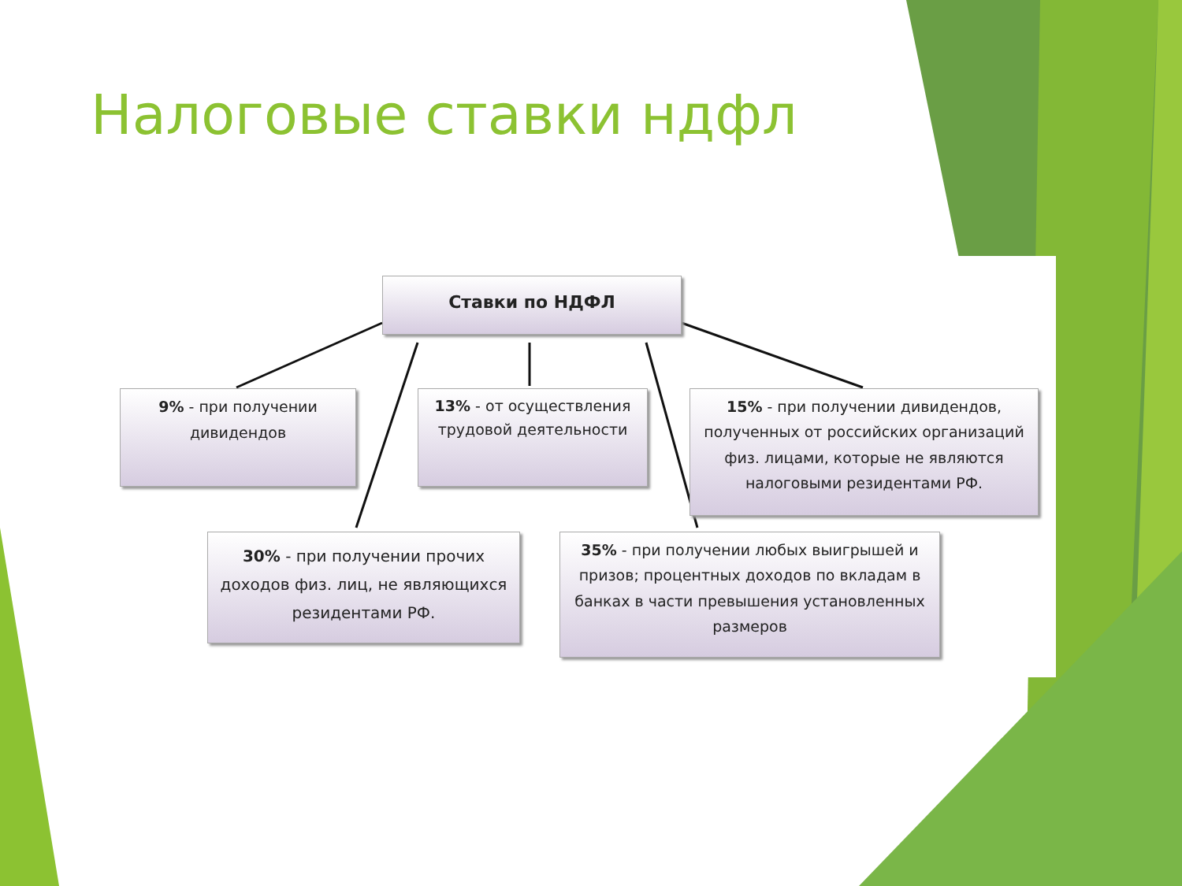Налоговые ставки ндфл
Ставки по НДФЛ
9% - при получении дивидендов
13% - от осуществления трудовой деятельности
15% - при получении дивидендов, полученных от российских организаций физ. лицами, которые не являются налоговыми резидентами РФ.
30% - при получении прочих доходов физ. лиц, не являющихся резидентами РФ.
35% - при получении любых выигрышей и призов; процентных доходов по вкладам в банках в части превышения установленных размеров